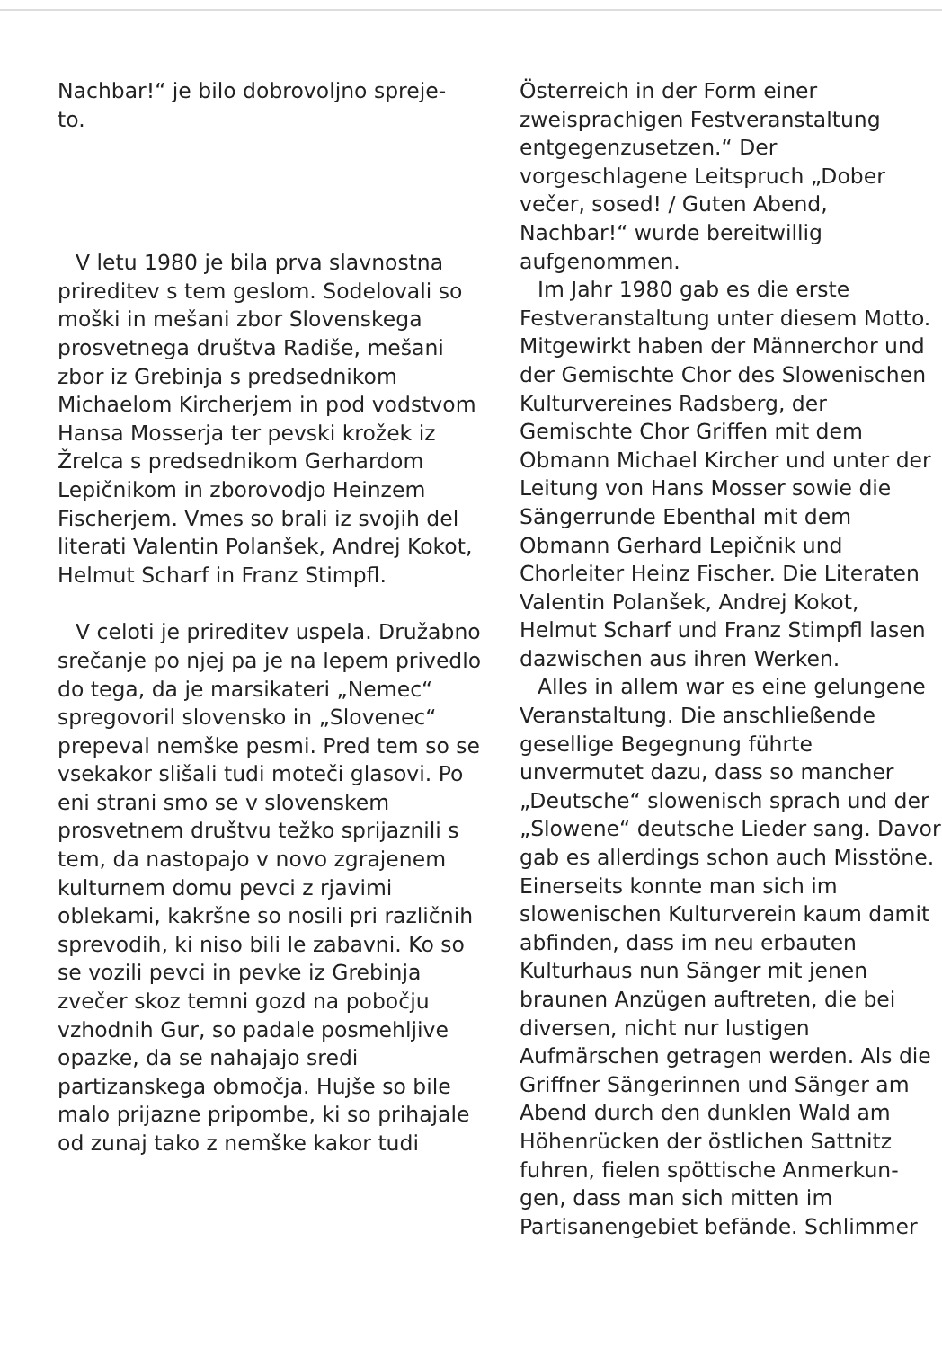Nachbar!“ je bilo dobrovoljno spreje-
to.
V letu 1980 je bila prva slavnostna prireditev s tem geslom. Sodelovali so moški in mešani zbor Slovenskega prosvetnega društva Radiše, mešani zbor iz Grebinja s predsednikom Michaelom Kircherjem in pod vodstvom Hansa Mosserja ter pevski krožek iz Žrelca s predsednikom Gerhardom Lepičnikom in zborovodjo Heinzem Fischerjem. Vmes so brali iz svojih del literati Valentin Polanšek, Andrej Kokot, Helmut Scharf in Franz Stimpfl.
V celoti je prireditev uspela. Družabno srečanje po njej pa je na lepem privedlo do tega, da je marsikateri „Nemec“ spregovoril slovensko in „Slovenec“ prepeval nemške pesmi. Pred tem so se vsekakor slišali tudi moteči glasovi. Po eni strani smo se v slovenskem prosvetnem društvu težko sprijaznili s tem, da nastopajo v novo zgrajenem kulturnem domu pevci z rjavimi oblekami, kakršne so nosili pri različnih sprevodih, ki niso bili le zabavni. Ko so se vozili pevci in pevke iz Grebinja zvečer skoz temni gozd na pobočju vzhodnih Gur, so padale posmehljive opazke, da se nahajajo sredi partizanskega območja. Hujše so bile malo prijazne pripombe, ki so prihajale od zunaj tako z nemške kakor tudi
Österreich in der Form einer zweisprachigen Festveranstaltung entgegenzusetzen.“ Der vorgeschlagene Leitspruch „Dober večer, sosed! / Guten Abend, Nachbar!“ wurde bereitwillig aufgenommen.
Im Jahr 1980 gab es die erste Festveranstaltung unter diesem Motto. Mitgewirkt haben der Männerchor und der Gemischte Chor des Slowenischen Kulturvereines Radsberg, der Gemischte Chor Griffen mit dem Obmann Michael Kircher und unter der Leitung von Hans Mosser sowie die Sängerrunde Ebenthal mit dem Obmann Gerhard Lepičnik und Chorleiter Heinz Fischer. Die Literaten Valentin Polanšek, Andrej Kokot, Helmut Scharf und Franz Stimpfl lasen dazwischen aus ihren Werken.
Alles in allem war es eine gelungene Veranstaltung. Die anschließende gesellige Begegnung führte unvermutet dazu, dass so mancher „Deutsche“ slowenisch sprach und der „Slowene“ deutsche Lieder sang. Davor gab es allerdings schon auch Misstöne. Einerseits konnte man sich im slowenischen Kulturverein kaum damit abfinden, dass im neu erbauten Kulturhaus nun Sänger mit jenen braunen Anzügen auftreten, die bei diversen, nicht nur lustigen Aufmärschen getragen werden. Als die Griffner Sängerinnen und Sänger am Abend durch den dunklen Wald am Höhenrücken der östlichen Sattnitz fuhren, fielen spöttische Anmerkun-gen, dass man sich mitten im Partisanengebiet befände. Schlimmer